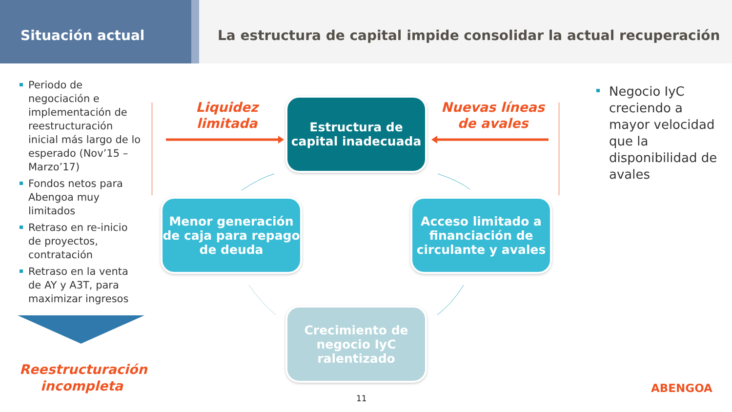Situación actual La estructura de capital impide consolidar la actual recuperación
Periodo de negociación e implementación de reestructuración inicial más largo de lo esperado (Nov’15 – Marzo’17)
Fondos netos para Abengoa muy limitados
Retraso en re-inicio de proyectos, contratación
Retraso en la venta de AY y A3T, para maximizar ingresos
Reestructuración incompleta
Liquidez limitada
Nuevas líneas de avales
Estructura de capital inadecuada
Menor generación de caja para repago de deuda
Acceso limitado a financiación de circulante y avales
Crecimiento de negocio IyC ralentizado
Negocio IyC creciendo a mayor velocidad que la disponibilidad de avales
11
ABENGOA